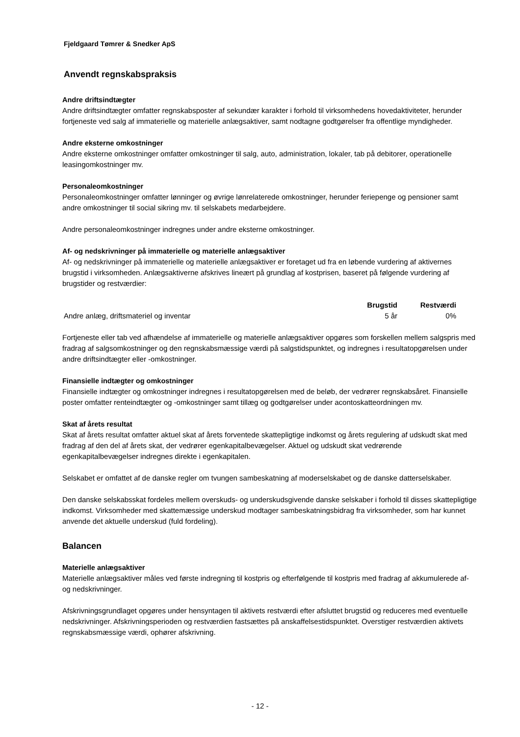Fjeldgaard Tømrer & Snedker ApS
Anvendt regnskabspraksis
Andre driftsindtægter
Andre driftsindtægter omfatter regnskabsposter af sekundær karakter i forhold til virksomhedens hovedaktiviteter, herunder fortjeneste ved salg af immaterielle og materielle anlægsaktiver, samt nodtagne godtgørelser fra offentlige myndigheder.
Andre eksterne omkostninger
Andre eksterne omkostninger omfatter omkostninger til salg, auto, administration, lokaler, tab på debitorer, operationelle leasingomkostninger mv.
Personaleomkostninger
Personaleomkostninger omfatter lønninger og øvrige lønrelaterede omkostninger, herunder feriepenge og pensioner samt andre omkostninger til social sikring mv. til selskabets medarbejdere.
Andre personaleomkostninger indregnes under andre eksterne omkostninger.
Af- og nedskrivninger på immaterielle og materielle anlægsaktiver
Af- og nedskrivninger på immaterielle og materielle anlægsaktiver er foretaget ud fra en løbende vurdering af aktivernes brugstid i virksomheden. Anlægsaktiverne afskrives lineært på grundlag af kostprisen, baseret på følgende vurdering af brugstider og restværdier:
| | Brugstid | Restværdi |
| --- | --- | --- |
| Andre anlæg, driftsmateriel og inventar | 5 år | 0% |
Fortjeneste eller tab ved afhændelse af immaterielle og materielle anlægsaktiver opgøres som forskellen mellem salgspris med fradrag af salgsomkostninger og den regnskabsmæssige værdi på salgstidspunktet, og indregnes i resultatopgørelsen under andre driftsindtægter eller -omkostninger.
Finansielle indtægter og omkostninger
Finansielle indtægter og omkostninger indregnes i resultatopgørelsen med de beløb, der vedrører regnskabsåret. Finansielle poster omfatter renteindtægter og -omkostninger samt tillæg og godtgørelser under acontoskatteordningen mv.
Skat af årets resultat
Skat af årets resultat omfatter aktuel skat af årets forventede skattepligtige indkomst og årets regulering af udskudt skat med fradrag af den del af årets skat, der vedrører egenkapitalbevægelser. Aktuel og udskudt skat vedrørende egenkapitalbevægelser indregnes direkte i egenkapitalen.
Selskabet er omfattet af de danske regler om tvungen sambeskatning af moderselskabet og de danske datterselskaber.
Den danske selskabsskat fordeles mellem overskuds- og underskudsgivende danske selskaber i forhold til disses skattepligtige indkomst. Virksomheder med skattemæssige underskud modtager sambeskatningsbidrag fra virksomheder, som har kunnet anvende det aktuelle underskud (fuld fordeling).
Balancen
Materielle anlægsaktiver
Materielle anlægsaktiver måles ved første indregning til kostpris og efterfølgende til kostpris med fradrag af akkumulerede af- og nedskrivninger.
Afskrivningsgrundlaget opgøres under hensyntagen til aktivets restværdi efter afsluttet brugstid og reduceres med eventuelle nedskrivninger. Afskrivningsperioden og restværdien fastsættes på anskaffelsestidspunktet. Overstiger restværdien aktivets regnskabsmæssige værdi, ophører afskrivning.
- 12 -